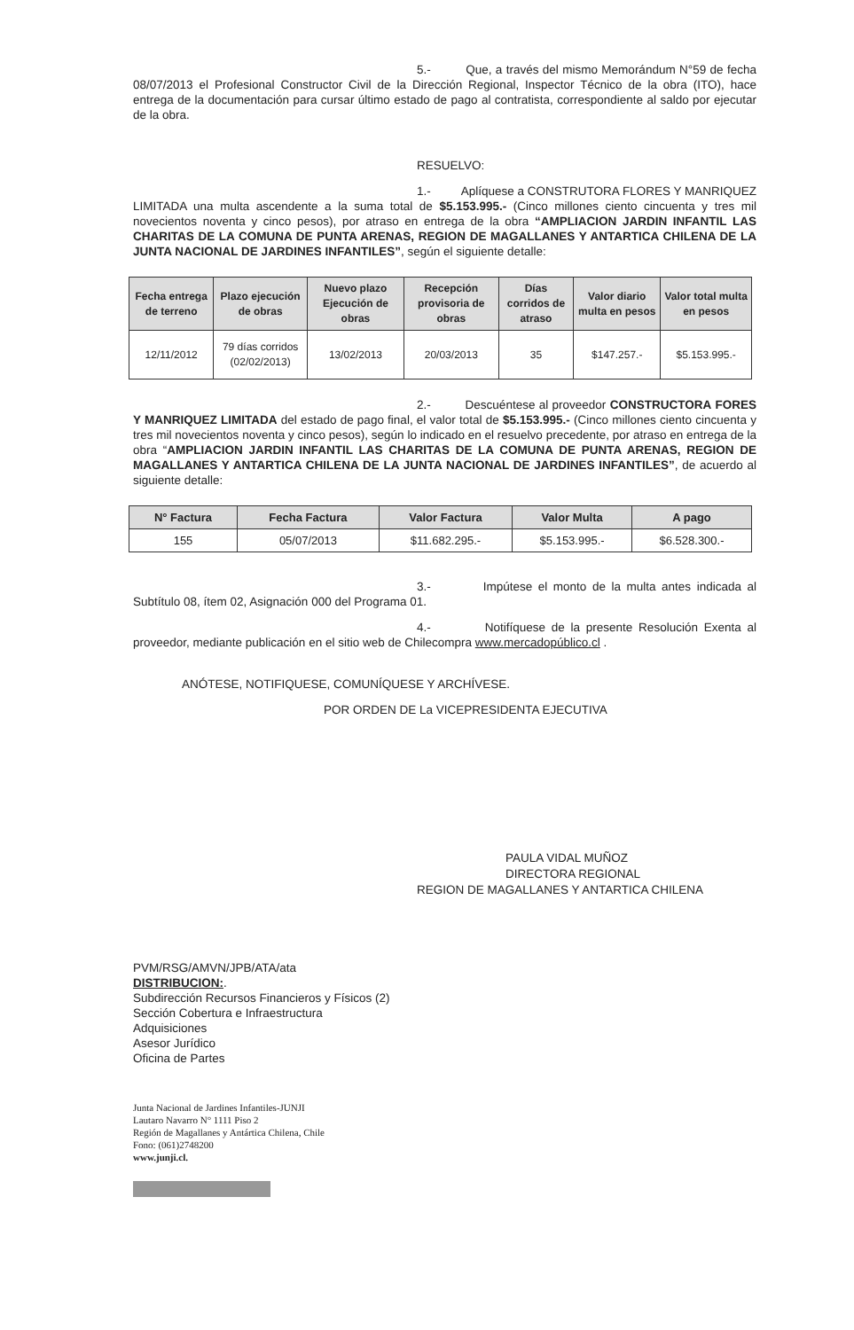5.- Que, a través del mismo Memorándum N°59 de fecha 08/07/2013 el Profesional Constructor Civil de la Dirección Regional, Inspector Técnico de la obra (ITO), hace entrega de la documentación para cursar último estado de pago al contratista, correspondiente al saldo por ejecutar de la obra.
RESUELVO:
1.- Aplíquese a CONSTRUTORA FLORES Y MANRIQUEZ LIMITADA una multa ascendente a la suma total de $5.153.995.- (Cinco millones ciento cincuenta y tres mil novecientos noventa y cinco pesos), por atraso en entrega de la obra “AMPLIACION JARDIN INFANTIL LAS CHARITAS DE LA COMUNA DE PUNTA ARENAS, REGION DE MAGALLANES Y ANTARTICA CHILENA DE LA JUNTA NACIONAL DE JARDINES INFANTILES”, según el siguiente detalle:
| Fecha entrega de terreno | Plazo ejecución de obras | Nuevo plazo Ejecución de obras | Recepción provisoria de obras | Días corridos de atraso | Valor diario multa en pesos | Valor total multa en pesos |
| --- | --- | --- | --- | --- | --- | --- |
| 12/11/2012 | 79 días corridos (02/02/2013) | 13/02/2013 | 20/03/2013 | 35 | $147.257.- | $5.153.995.- |
2.- Descuéntese al proveedor CONSTRUCTORA FORES Y MANRIQUEZ LIMITADA del estado de pago final, el valor total de $5.153.995.- (Cinco millones ciento cincuenta y tres mil novecientos noventa y cinco pesos), según lo indicado en el resuelvo precedente, por atraso en entrega de la obra “AMPLIACION JARDIN INFANTIL LAS CHARITAS DE LA COMUNA DE PUNTA ARENAS, REGION DE MAGALLANES Y ANTARTICA CHILENA DE LA JUNTA NACIONAL DE JARDINES INFANTILES”, de acuerdo al siguiente detalle:
| N° Factura | Fecha Factura | Valor Factura | Valor Multa | A pago |
| --- | --- | --- | --- | --- |
| 155 | 05/07/2013 | $11.682.295.- | $5.153.995.- | $6.528.300.- |
3.- Impútese el monto de la multa antes indicada al Subtítulo 08, ítem 02, Asignación 000 del Programa 01.
4.- Notifíquese de la presente Resolución Exenta al proveedor, mediante publicación en el sitio web de Chilecompra www.mercadopúblico.cl .
ANÓTESE, NOTIFIQUESE, COMUNÍQUESE Y ARCHÍVESE.
POR ORDEN DE La VICEPRESIDENTA EJECUTIVA
PAULA VIDAL MUÑOZ
DIRECTORA REGIONAL
REGION DE MAGALLANES Y ANTARTICA CHILENA
PVM/RSG/AMVN/JPB/ATA/ata
DISTRIBUCION:.
Subdirección Recursos Financieros y Físicos (2)
Sección Cobertura e Infraestructura
Adquisiciones
Asesor Jurídico
Oficina de Partes
Junta Nacional de Jardines Infantiles-JUNJI
Lautaro Navarro N° 1111 Piso 2
Región de Magallanes y Antártica Chilena, Chile
Fono: (061)2748200
www.junji.cl.